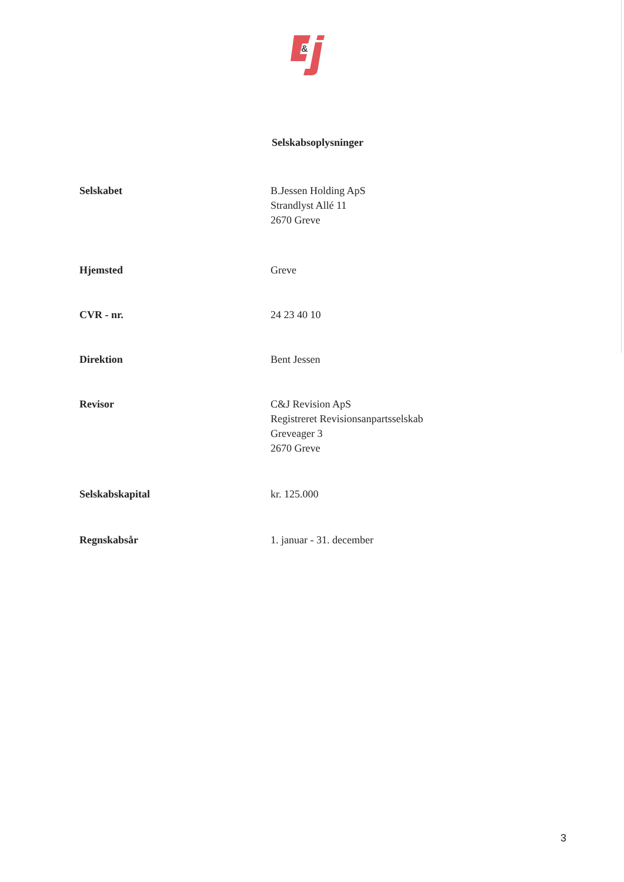&
Selskabsoplysninger
Selskabet B.Jessen Holding ApS
Strandlyst Allé 11
2670 Greve
Hjemsted Greve
CVR - nr. 24 23 40 10
Direktion Bent Jessen
Revisor C&J Revision ApS
Registreret Revisionsanpartsselskab
Greveager 3
2670 Greve
Selskabskapital kr. 125.000
Regnskabsår 1. januar - 31. december
3